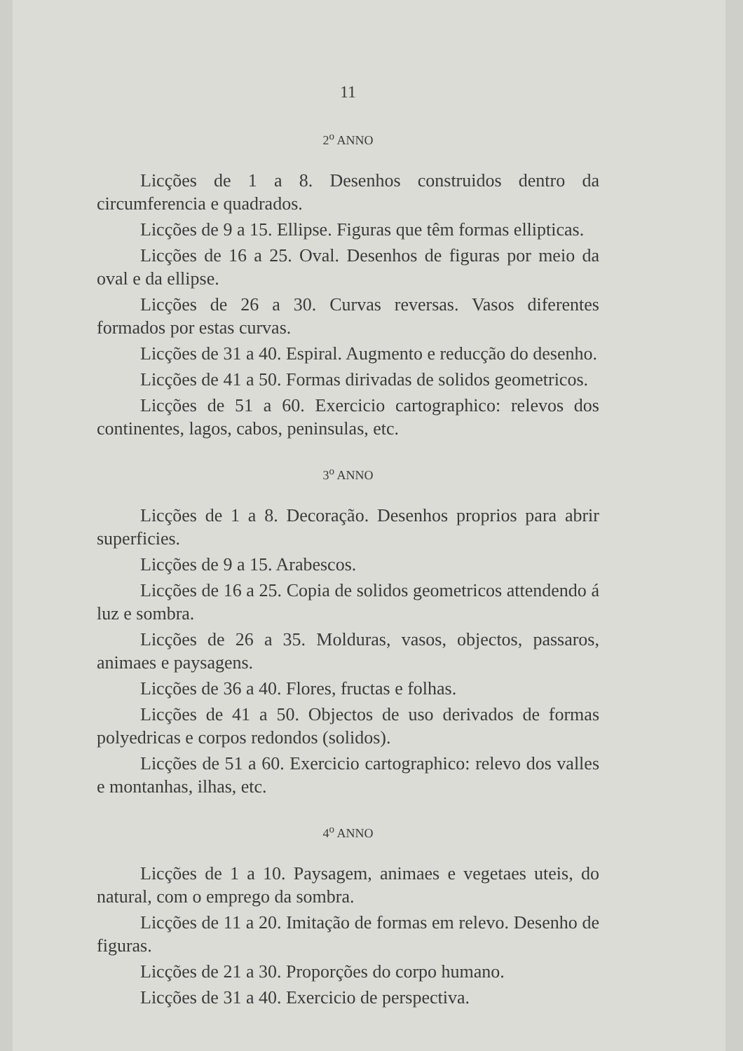11
2<sup>o</sup> ANNO
Licções de 1 a 8. Desenhos construidos dentro da circumferencia e quadrados.
Licções de 9 a 15. Ellipse. Figuras que têm formas ellipticas.
Licções de 16 a 25. Oval. Desenhos de figuras por meio da oval e da ellipse.
Licções de 26 a 30. Curvas reversas. Vasos diferentes formados por estas curvas.
Licções de 31 a 40. Espiral. Augmento e reducção do desenho.
Licções de 41 a 50. Formas dirivadas de solidos geometricos.
Licções de 51 a 60. Exercicio cartographico: relevos dos continentes, lagos, cabos, peninsulas, etc.
3<sup>o</sup> ANNO
Licções de 1 a 8. Decoração. Desenhos proprios para abrir superficies.
Licções de 9 a 15. Arabescos.
Licções de 16 a 25. Copia de solidos geometricos attendendo á luz e sombra.
Licções de 26 a 35. Molduras, vasos, objectos, passaros, animaes e paysagens.
Licções de 36 a 40. Flores, fructas e folhas.
Licções de 41 a 50. Objectos de uso derivados de formas polyedricas e corpos redondos (solidos).
Licções de 51 a 60. Exercicio cartographico: relevo dos valles e montanhas, ilhas, etc.
4<sup>o</sup> ANNO
Licções de 1 a 10. Paysagem, animaes e vegetaes uteis, do natural, com o emprego da sombra.
Licções de 11 a 20. Imitação de formas em relevo. Desenho de figuras.
Licções de 21 a 30. Proporções do corpo humano.
Licções de 31 a 40. Exercicio de perspectiva.